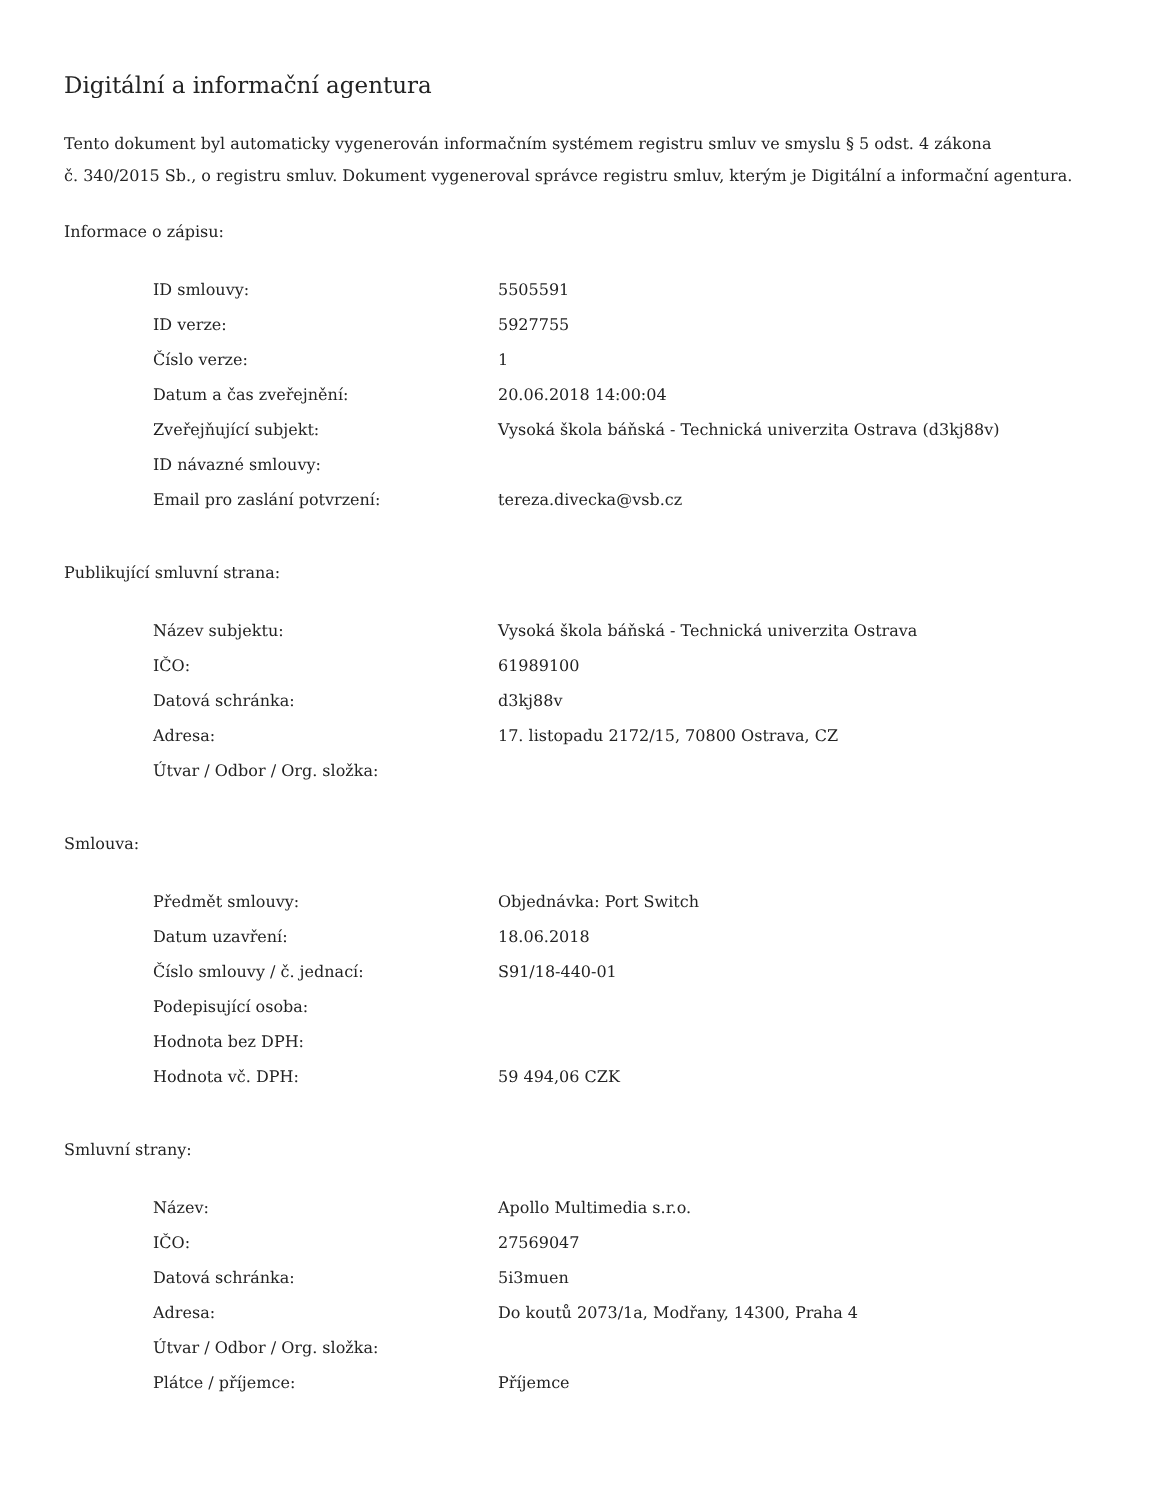Digitální a informační agentura
Tento dokument byl automaticky vygenerován informačním systémem registru smluv ve smyslu § 5 odst. 4 zákona
č. 340/2015 Sb., o registru smluv. Dokument vygeneroval správce registru smluv, kterým je Digitální a informační agentura.
Informace o zápisu:
| ID smlouvy: | 5505591 |
| ID verze: | 5927755 |
| Číslo verze: | 1 |
| Datum a čas zveřejnění: | 20.06.2018 14:00:04 |
| Zveřejňující subjekt: | Vysoká škola báňská - Technická univerzita Ostrava (d3kj88v) |
| ID návazné smlouvy: | |
| Email pro zaslání potvrzení: | tereza.divecka@vsb.cz |
Publikující smluvní strana:
| Název subjektu: | Vysoká škola báňská - Technická univerzita Ostrava |
| IČO: | 61989100 |
| Datová schránka: | d3kj88v |
| Adresa: | 17. listopadu 2172/15, 70800 Ostrava, CZ |
| Útvar / Odbor / Org. složka: | |
Smlouva:
| Předmět smlouvy: | Objednávka: Port Switch |
| Datum uzavření: | 18.06.2018 |
| Číslo smlouvy / č. jednací: | S91/18-440-01 |
| Podepisující osoba: | |
| Hodnota bez DPH: | |
| Hodnota vč. DPH: | 59 494,06 CZK |
Smluvní strany:
| Název: | Apollo Multimedia s.r.o. |
| IČO: | 27569047 |
| Datová schránka: | 5i3muen |
| Adresa: | Do koutů 2073/1a, Modřany, 14300, Praha 4 |
| Útvar / Odbor / Org. složka: | |
| Plátce / příjemce: | Příjemce |